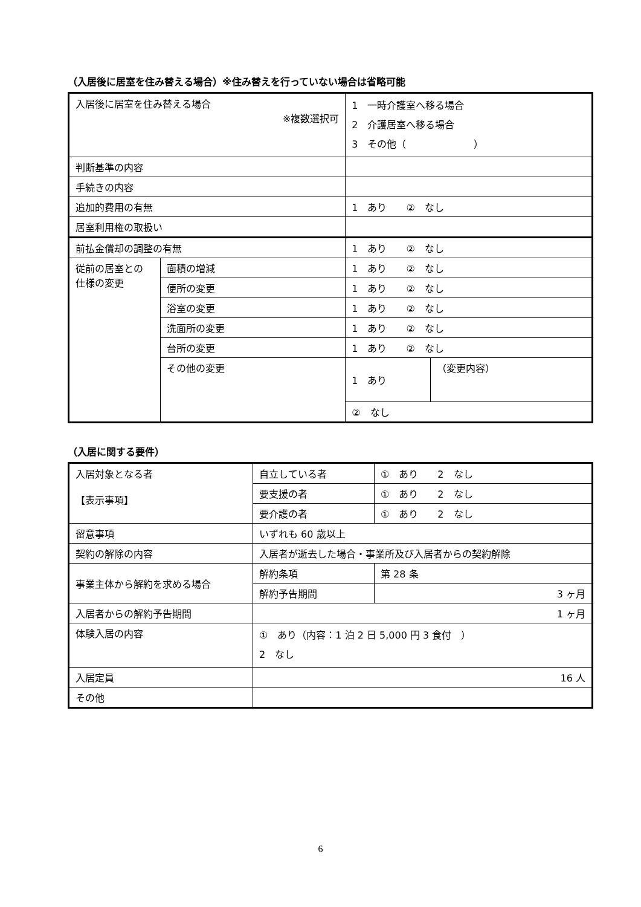（入居後に居室を住み替える場合）※住み替えを行っていない場合は省略可能
| 入居後に居室を住み替える場合 ※複数選択可 | | 1 一時介護室へ移る場合 2 介護居室へ移る場合 3 その他（ ） | |
| 判断基準の内容 | | | |
| 手続きの内容 | | | |
| 追加的費用の有無 | | 1 あり ② なし | |
| 居室利用権の取扱い | | | |
| 前払金償却の調整の有無 | | 1 あり ② なし | |
| 従前の居室との 仕様の変更 | 面積の増減 | 1 あり ② なし | |
| | 便所の変更 | 1 あり ② なし | |
| | 浴室の変更 | 1 あり ② なし | |
| | 洗面所の変更 | 1 あり ② なし | |
| | 台所の変更 | 1 あり ② なし | |
| | その他の変更 | 1 あり | （変更内容） |
| | | ② なし | |
（入居に関する要件）
| 入居対象となる者 【表示事項】 | 自立している者 | ① あり 2 なし |
| | 要支援の者 | ① あり 2 なし |
| | 要介護の者 | ① あり 2 なし |
| 留意事項 | いずれも 60 歳以上 | |
| 契約の解除の内容 | 入居者が逝去した場合・事業所及び入居者からの契約解除 | |
| 事業主体から解約を求める場合 | 解約条項 | 第 28 条 |
| | 解約予告期間 | 3 ヶ月 |
| 入居者からの解約予告期間 | 1 ヶ月 | |
| 体験入居の内容 | ① あり（内容：1 泊 2 日 5,000 円 3 食付 ） 2 なし | |
| 入居定員 | 16 人 | |
| その他 | | |
6